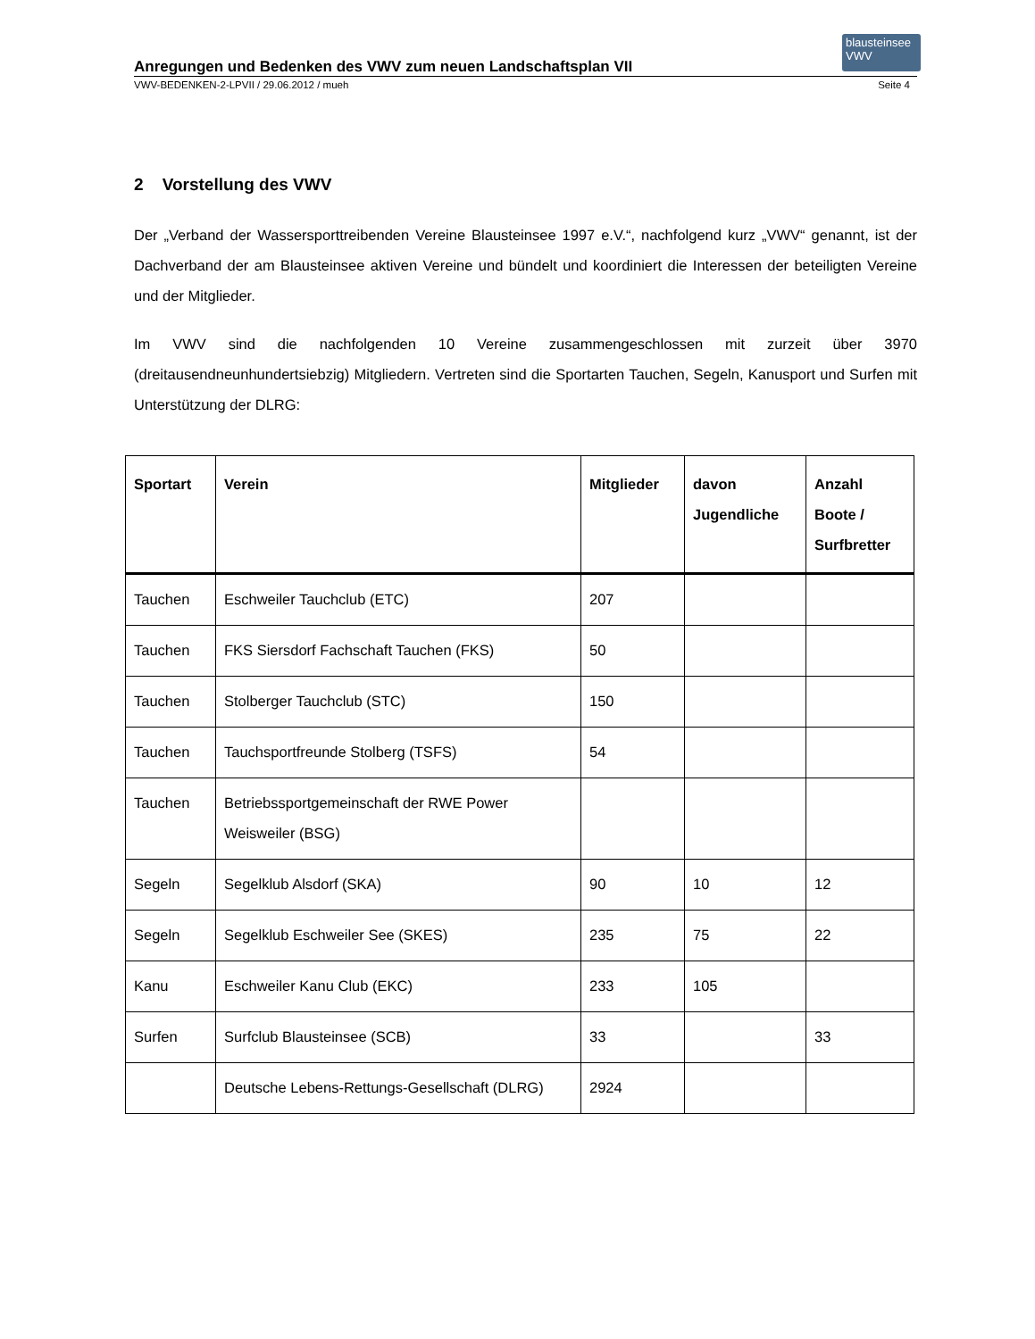blausteinsee VWV
Anregungen und Bedenken des VWV zum neuen Landschaftsplan VII
VWV-BEDENKEN-2-LPVII / 29.06.2012 / mueh Seite 4
2 Vorstellung des VWV
Der „Verband der Wassersporttreibenden Vereine Blausteinsee 1997 e.V.“, nachfolgend kurz „VWV“ genannt, ist der Dachverband der am Blausteinsee aktiven Vereine und bündelt und koordiniert die Interessen der beteiligten Vereine und der Mitglieder.
Im VWV sind die nachfolgenden 10 Vereine zusammengeschlossen mit zurzeit über 3970 (dreitausendneunhundertsiebzig) Mitgliedern. Vertreten sind die Sportarten Tauchen, Segeln, Kanusport und Surfen mit Unterstützung der DLRG:
| Sportart | Verein | Mitglieder | davon Jugendliche | Anzahl Boote / Surfbretter |
| --- | --- | --- | --- | --- |
| Tauchen | Eschweiler Tauchclub (ETC) | 207 | | |
| Tauchen | FKS Siersdorf Fachschaft Tauchen (FKS) | 50 | | |
| Tauchen | Stolberger Tauchclub (STC) | 150 | | |
| Tauchen | Tauchsportfreunde Stolberg (TSFS) | 54 | | |
| Tauchen | Betriebssportgemeinschaft der RWE Power Weisweiler (BSG) | | | |
| Segeln | Segelklub Alsdorf (SKA) | 90 | 10 | 12 |
| Segeln | Segelklub Eschweiler See (SKES) | 235 | 75 | 22 |
| Kanu | Eschweiler Kanu Club (EKC) | 233 | 105 | |
| Surfen | Surfclub Blausteinsee (SCB) | 33 | | 33 |
| | Deutsche Lebens-Rettungs-Gesellschaft (DLRG) | 2924 | | |